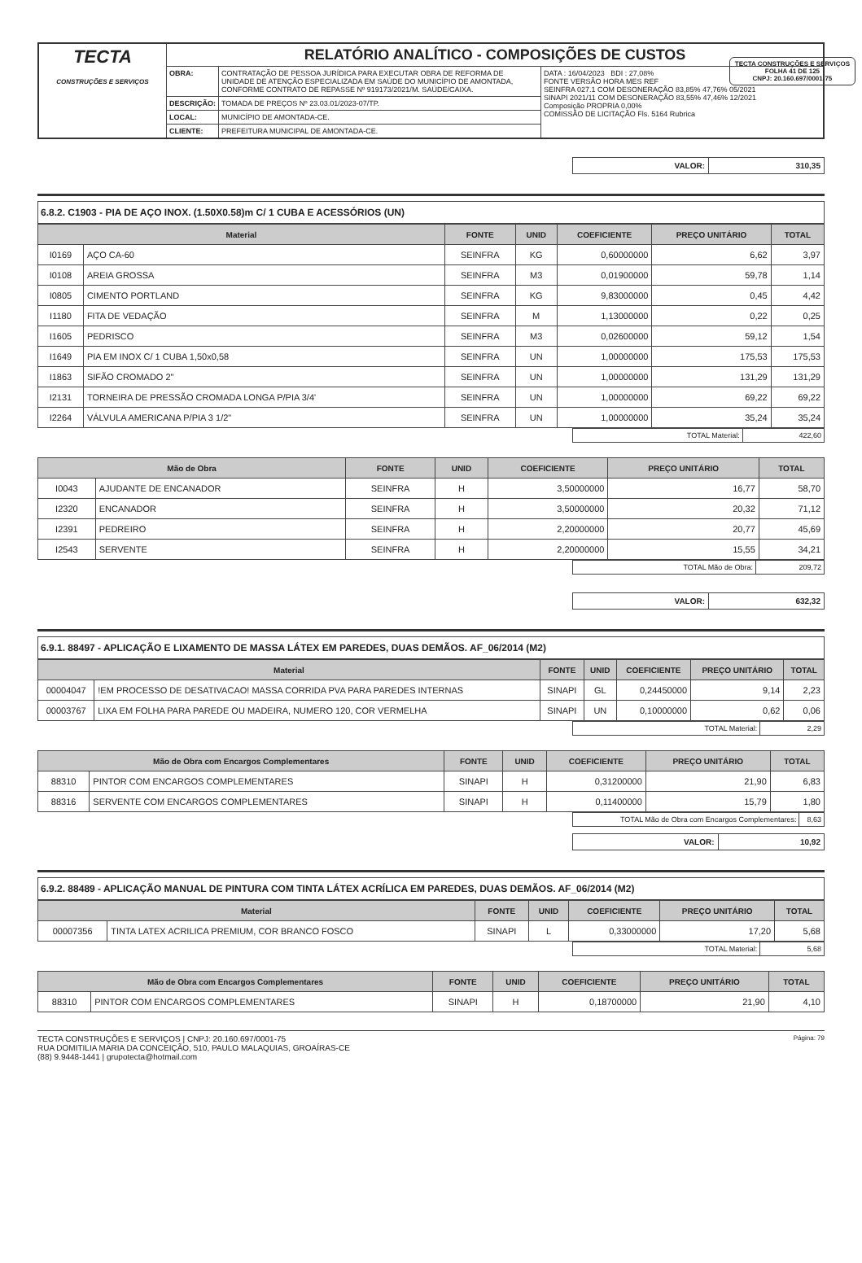TECTA CONSTRUÇÕES E SERVIÇOS
FOLHA 41 DE 125
CNPJ: 20.160.697/0001-75
| TECTA CONSTRUÇÕES E SERVIÇOS | RELATÓRIO ANALÍTICO - COMPOSIÇÕES DE CUSTOS | | |
| | OBRA: | CONTRATAÇÃO DE PESSOA JURÍDICA PARA EXECUTAR OBRA DE REFORMA DE UNIDADE DE ATENÇÃO ESPECIALIZADA EM SAÚDE DO MUNICÍPIO DE AMONTADA, CONFORME CONTRATO DE REPASSE Nº 919173/2021/M. SAÚDE/CAIXA. | DATA : 16/04/2023 BDI : 27,08% FONTE VERSÃO HORA MES REF SEINFRA 027.1 COM DESONERAÇÃO 83,85% 47,76% 05/2021 SINAPI 2021/11 COM DESONERAÇÃO 83,55% 47,46% 12/2021 Composição PROPRIA 0,00% COMISSÃO DE LICITAÇÃO Fls. 5164 Rubrica |
| | DESCRIÇÃO: | TOMADA DE PREÇOS Nº 23.03.01/2023-07/TP. | |
| | LOCAL: | MUNICÍPIO DE AMONTADA-CE. | |
| | CLIENTE: | PREFEITURA MUNICIPAL DE AMONTADA-CE. | |
| VALOR: | 310,35 |
6.8.2. C1903 - PIA DE AÇO INOX. (1.50X0.58)m C/ 1 CUBA E ACESSÓRIOS (UN)
| Material | | FONTE | UNID | COEFICIENTE | PREÇO UNITÁRIO | TOTAL |
| --- | --- | --- | --- | --- | --- | --- |
| I0169 | AÇO CA-60 | SEINFRA | KG | 0,60000000 | 6,62 | 3,97 |
| I0108 | AREIA GROSSA | SEINFRA | M3 | 0,01900000 | 59,78 | 1,14 |
| I0805 | CIMENTO PORTLAND | SEINFRA | KG | 9,83000000 | 0,45 | 4,42 |
| I1180 | FITA DE VEDAÇÃO | SEINFRA | M | 1,13000000 | 0,22 | 0,25 |
| I1605 | PEDRISCO | SEINFRA | M3 | 0,02600000 | 59,12 | 1,54 |
| I1649 | PIA EM INOX C/ 1 CUBA 1,50x0,58 | SEINFRA | UN | 1,00000000 | 175,53 | 175,53 |
| I1863 | SIFÃO CROMADO 2" | SEINFRA | UN | 1,00000000 | 131,29 | 131,29 |
| I2131 | TORNEIRA DE PRESSÃO CROMADA LONGA P/PIA 3/4' | SEINFRA | UN | 1,00000000 | 69,22 | 69,22 |
| I2264 | VÁLVULA AMERICANA P/PIA 3 1/2" | SEINFRA | UN | 1,00000000 | 35,24 | 35,24 |
| TOTAL Material: | 422,60 |
| Mão de Obra | | FONTE | UNID | COEFICIENTE | PREÇO UNITÁRIO | TOTAL |
| --- | --- | --- | --- | --- | --- | --- |
| I0043 | AJUDANTE DE ENCANADOR | SEINFRA | H | 3,50000000 | 16,77 | 58,70 |
| I2320 | ENCANADOR | SEINFRA | H | 3,50000000 | 20,32 | 71,12 |
| I2391 | PEDREIRO | SEINFRA | H | 2,20000000 | 20,77 | 45,69 |
| I2543 | SERVENTE | SEINFRA | H | 2,20000000 | 15,55 | 34,21 |
| TOTAL Mão de Obra: | 209,72 |
| VALOR: | 632,32 |
6.9.1. 88497 - APLICAÇÃO E LIXAMENTO DE MASSA LÁTEX EM PAREDES, DUAS DEMÃOS. AF_06/2014 (M2)
| Material | | FONTE | UNID | COEFICIENTE | PREÇO UNITÁRIO | TOTAL |
| --- | --- | --- | --- | --- | --- | --- |
| 00004047 | !EM PROCESSO DE DESATIVACAO! MASSA CORRIDA PVA PARA PAREDES INTERNAS | SINAPI | GL | 0,24450000 | 9,14 | 2,23 |
| 00003767 | LIXA EM FOLHA PARA PAREDE OU MADEIRA, NUMERO 120, COR VERMELHA | SINAPI | UN | 0,10000000 | 0,62 | 0,06 |
| TOTAL Material: | 2,29 |
| Mão de Obra com Encargos Complementares | | FONTE | UNID | COEFICIENTE | PREÇO UNITÁRIO | TOTAL |
| --- | --- | --- | --- | --- | --- | --- |
| 88310 | PINTOR COM ENCARGOS COMPLEMENTARES | SINAPI | H | 0,31200000 | 21,90 | 6,83 |
| 88316 | SERVENTE COM ENCARGOS COMPLEMENTARES | SINAPI | H | 0,11400000 | 15,79 | 1,80 |
| TOTAL Mão de Obra com Encargos Complementares: | 8,63 |
| VALOR: | 10,92 |
6.9.2. 88489 - APLICAÇÃO MANUAL DE PINTURA COM TINTA LÁTEX ACRÍLICA EM PAREDES, DUAS DEMÃOS. AF_06/2014 (M2)
| Material | | FONTE | UNID | COEFICIENTE | PREÇO UNITÁRIO | TOTAL |
| --- | --- | --- | --- | --- | --- | --- |
| 00007356 | TINTA LATEX ACRILICA PREMIUM, COR BRANCO FOSCO | SINAPI | L | 0,33000000 | 17,20 | 5,68 |
| TOTAL Material: | 5,68 |
| Mão de Obra com Encargos Complementares | | FONTE | UNID | COEFICIENTE | PREÇO UNITÁRIO | TOTAL |
| --- | --- | --- | --- | --- | --- | --- |
| 88310 | PINTOR COM ENCARGOS COMPLEMENTARES | SINAPI | H | 0,18700000 | 21,90 | 4,10 |
TECTA CONSTRUÇÕES E SERVIÇOS | CNPJ: 20.160.697/0001-75
RUA DOMITILIA MARIA DA CONCEIÇÃO, 510, PAULO MALAQUIAS, GROAÍRAS-CE
(88) 9.9448-1441 | grupotecta@hotmail.com
Página: 79